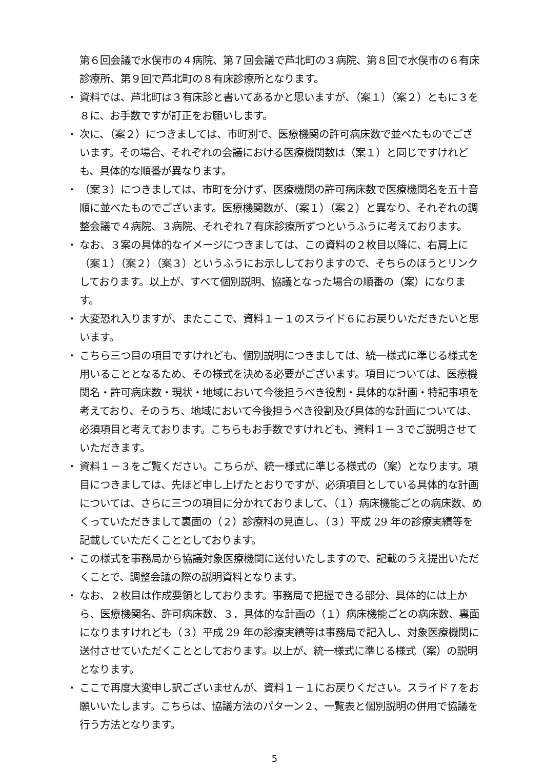第６回会議で水俣市の４病院、第７回会議で芦北町の３病院、第８回で水俣市の６有床診療所、第９回で芦北町の８有床診療所となります。
・ 資料では、芦北町は３有床診と書いてあるかと思いますが、（案１）（案２）ともに３を８に、お手数ですが訂正をお願いします。
・ 次に、（案２）につきましては、市町別で、医療機関の許可病床数で並べたものでございます。その場合、それぞれの会議における医療機関数は（案１）と同じですけれども、具体的な順番が異なります。
・ （案３）につきましては、市町を分けず、医療機関の許可病床数で医療機関名を五十音順に並べたものでございます。医療機関数が、（案１）（案２）と異なり、それぞれの調整会議で４病院、３病院、それぞれ７有床診療所ずつというふうに考えております。
・ なお、３案の具体的なイメージにつきましては、この資料の２枚目以降に、右肩上に（案１）（案２）（案３）というふうにお示ししておりますので、そちらのほうとリンクしております。以上が、すべて個別説明、協議となった場合の順番の（案）になります。
・ 大変恐れ入りますが、またここで、資料１－１のスライド６にお戻りいただきたいと思います。
・ こちら三つ目の項目ですけれども、個別説明につきましては、統一様式に準じる様式を用いることとなるため、その様式を決める必要がございます。項目については、医療機関名・許可病床数・現状・地域において今後担うべき役割・具体的な計画・特記事項を考えており、そのうち、地域において今後担うべき役割及び具体的な計画については、必須項目と考えております。こちらもお手数ですけれども、資料１－３でご説明させていただきます。
・ 資料１－３をご覧ください。こちらが、統一様式に準じる様式の（案）となります。項目につきましては、先ほど申し上げたとおりですが、必須項目としている具体的な計画については、さらに三つの項目に分かれておりまして、（１）病床機能ごとの病床数、めくっていただきまして裏面の（２）診療科の見直し、（３）平成 29 年の診療実績等を記載していただくこととしております。
・ この様式を事務局から協議対象医療機関に送付いたしますので、記載のうえ提出いただくことで、調整会議の際の説明資料となります。
・ なお、２枚目は作成要領としております。事務局で把握できる部分、具体的には上から、医療機関名、許可病床数、３．具体的な計画の（１）病床機能ごとの病床数、裏面になりますけれども（３）平成 29 年の診療実績等は事務局で記入し、対象医療機関に送付させていただくこととしております。以上が、統一様式に準じる様式（案）の説明となります。
・ ここで再度大変申し訳ございませんが、資料１－１にお戻りください。スライド７をお願いいたします。こちらは、協議方法のパターン２、一覧表と個別説明の併用で協議を行う方法となります。
5